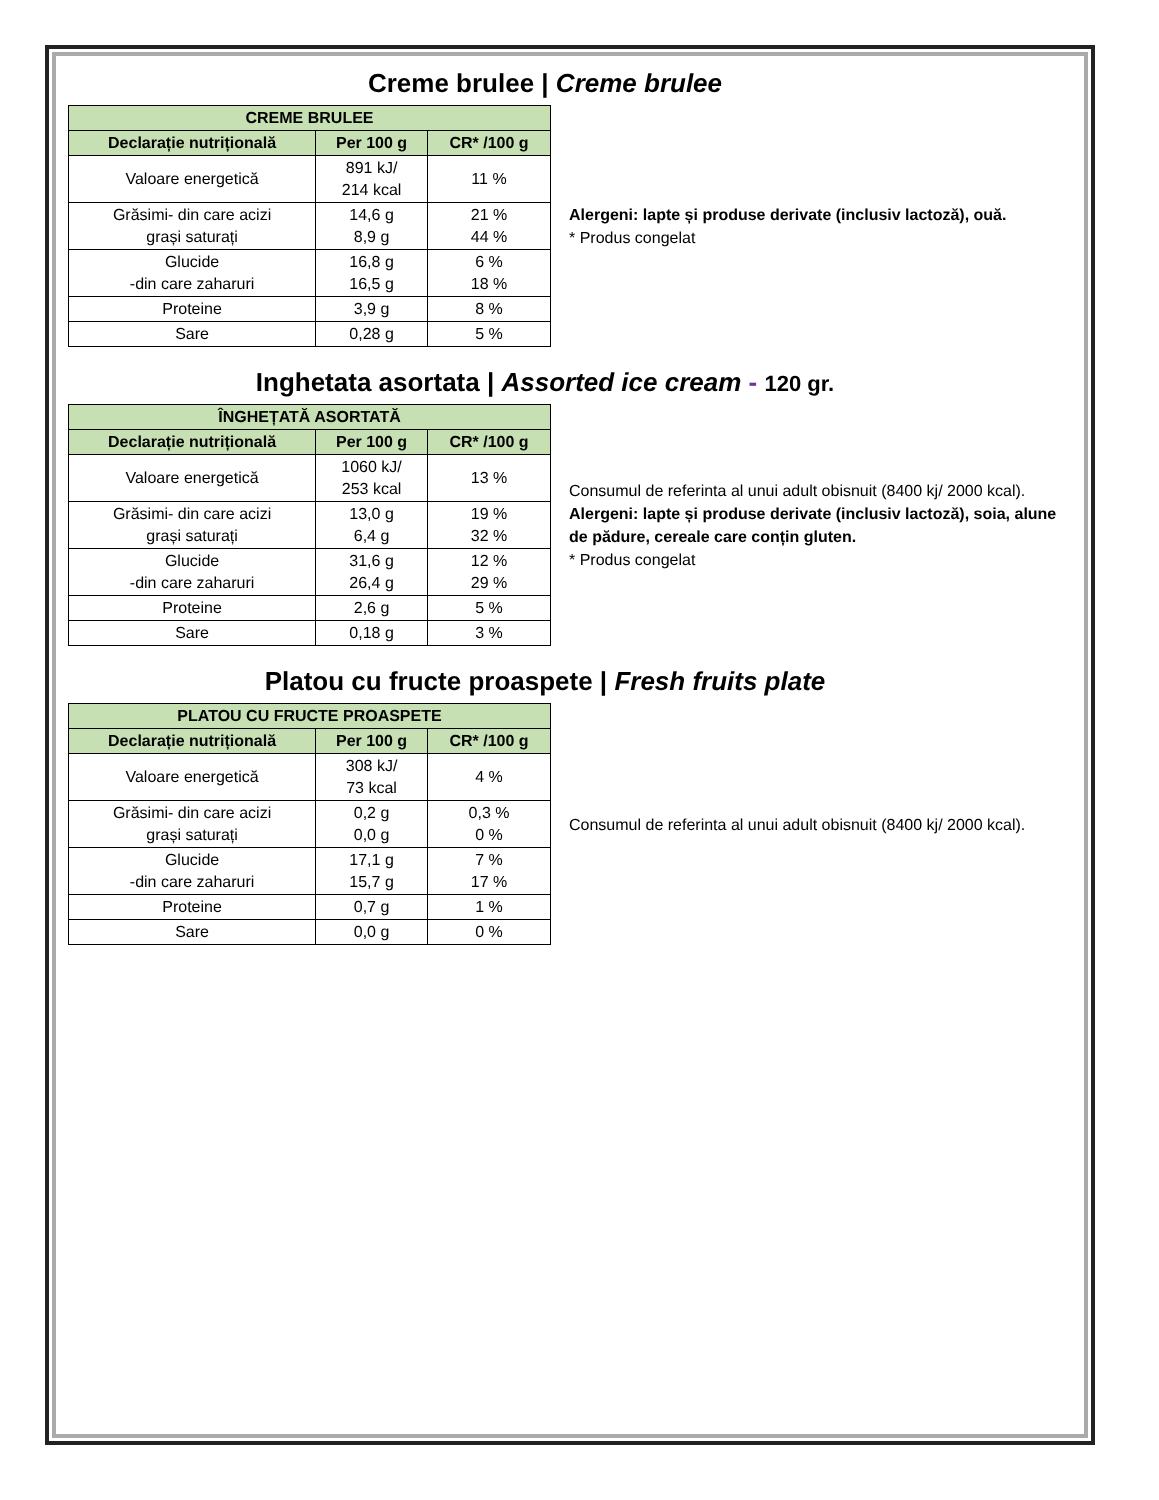Creme brulee | Creme brulee
| CREME BRULEE | | |
| --- | --- | --- |
| Declarație nutrițională | Per 100 g | CR* /100 g |
| Valoare energetică | 891 kJ/ 214 kcal | 11 % |
| Grăsimi- din care acizi grași saturați | 14,6 g 8,9 g | 21 % 44 % |
| Glucide -din care zaharuri | 16,8 g 16,5 g | 6 % 18 % |
| Proteine | 3,9 g | 8 % |
| Sare | 0,28 g | 5 % |
Alergeni: lapte și produse derivate (inclusiv lactoză), ouă.
* Produs congelat
Inghetata asortata | Assorted ice cream - 120 gr.
| ÎNGHEȚATĂ ASORTATĂ | | |
| --- | --- | --- |
| Declarație nutrițională | Per 100 g | CR* /100 g |
| Valoare energetică | 1060 kJ/ 253 kcal | 13 % |
| Grăsimi- din care acizi grași saturați | 13,0 g 6,4 g | 19 % 32 % |
| Glucide -din care zaharuri | 31,6 g 26,4 g | 12 % 29 % |
| Proteine | 2,6 g | 5 % |
| Sare | 0,18 g | 3 % |
Consumul de referinta al unui adult obisnuit (8400 kj/ 2000 kcal).
Alergeni: lapte și produse derivate (inclusiv lactoză), soia, alune de pădure, cereale care conțin gluten.
* Produs congelat
Platou cu fructe proaspete | Fresh fruits plate
| PLATOU CU FRUCTE PROASPETE | | |
| --- | --- | --- |
| Declarație nutrițională | Per 100 g | CR* /100 g |
| Valoare energetică | 308 kJ/ 73 kcal | 4 % |
| Grăsimi- din care acizi grași saturați | 0,2 g 0,0 g | 0,3 % 0 % |
| Glucide -din care zaharuri | 17,1 g 15,7 g | 7 % 17 % |
| Proteine | 0,7 g | 1 % |
| Sare | 0,0 g | 0 % |
Consumul de referinta al unui adult obisnuit (8400 kj/ 2000 kcal).